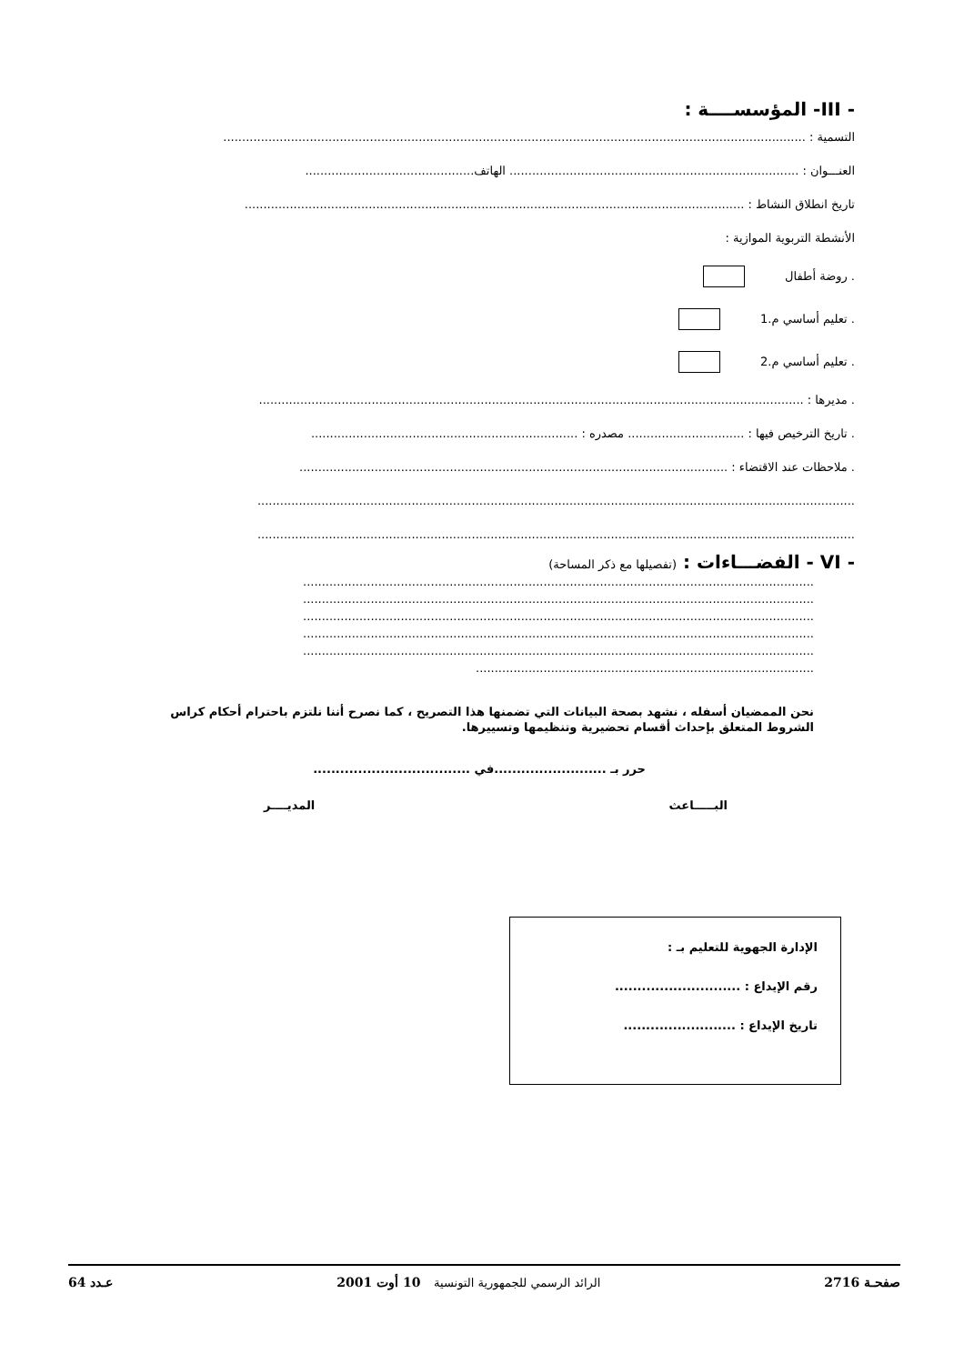- III- المؤسســــة :
التسمية : ...........................................................................................................................................................
العنـــوان : ............................................................................. الهاتف.............................................
تاريخ انطلاق النشاط : .....................................................................................................................................
الأنشطة التربوية الموازية :
. روضة أطفال
. تعليم أساسي م.1
. تعليم أساسي م.2
. مديرها : .................................................................................................................................................
. تاريخ الترخيص فيها : ............................... مصدره : .......................................................................
. ملاحظات عند الاقتضاء : ..................................................................................................................
...............................................................................................................................................................
...............................................................................................................................................................
- VI - الفضـــاءات : (تفصيلها مع ذكر المساحة)
........................................................................................................................................
........................................................................................................................................
........................................................................................................................................
........................................................................................................................................
........................................................................................................................................
..........................................................................................
نحن الممضيان أسفله ، نشهد بصحة البيانات التي تضمنها هذا التصريح ، كما نصرح أننا نلتزم باحترام أحكام كراس الشروط المتعلق بإحداث أقسام تحضيرية وتنظيمها وتسييرها.
حرر بـ .........................في ...................................
البـــــاعث المديــــر
الإدارة الجهوية للتعليم بـ :
رقم الإيداع : ............................
تاريخ الإيداع : .........................
صفحـة 2716 الرائد الرسمي للجمهورية التونسية 10 أوت 2001 عـدد 64